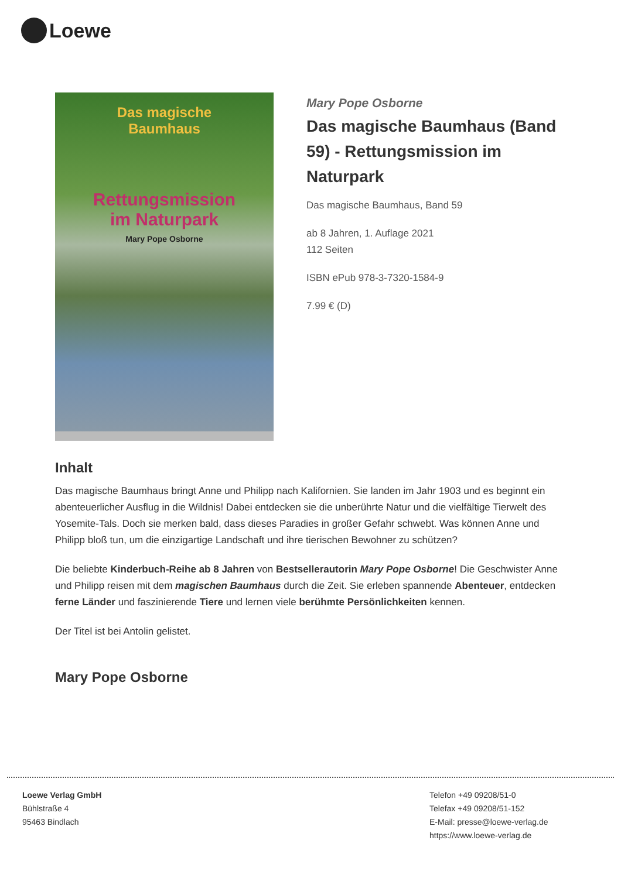Loewe
Das magische
Baumhaus
Rettungsmission
im Naturpark
Mary Pope Osborne
Mary Pope Osborne
Das magische Baumhaus (Band 59) - Rettungsmission im Naturpark
Das magische Baumhaus, Band 59
ab 8 Jahren, 1. Auflage 2021
112 Seiten
ISBN ePub 978-3-7320-1584-9
7.99 € (D)
Inhalt
Das magische Baumhaus bringt Anne und Philipp nach Kalifornien. Sie landen im Jahr 1903 und es beginnt ein abenteuerlicher Ausflug in die Wildnis! Dabei entdecken sie die unberührte Natur und die vielfältige Tierwelt des Yosemite-Tals. Doch sie merken bald, dass dieses Paradies in großer Gefahr schwebt. Was können Anne und Philipp bloß tun, um die einzigartige Landschaft und ihre tierischen Bewohner zu schützen?
Die beliebte Kinderbuch-Reihe ab 8 Jahren von Bestsellerautorin Mary Pope Osborne! Die Geschwister Anne und Philipp reisen mit dem magischen Baumhaus durch die Zeit. Sie erleben spannende Abenteuer, entdecken ferne Länder und faszinierende Tiere und lernen viele berühmte Persönlichkeiten kennen.
Der Titel ist bei Antolin gelistet.
Mary Pope Osborne
Loewe Verlag GmbH
Bühlstraße 4
95463 Bindlach
Telefon +49 09208/51-0
Telefax +49 09208/51-152
E-Mail: presse@loewe-verlag.de
https://www.loewe-verlag.de